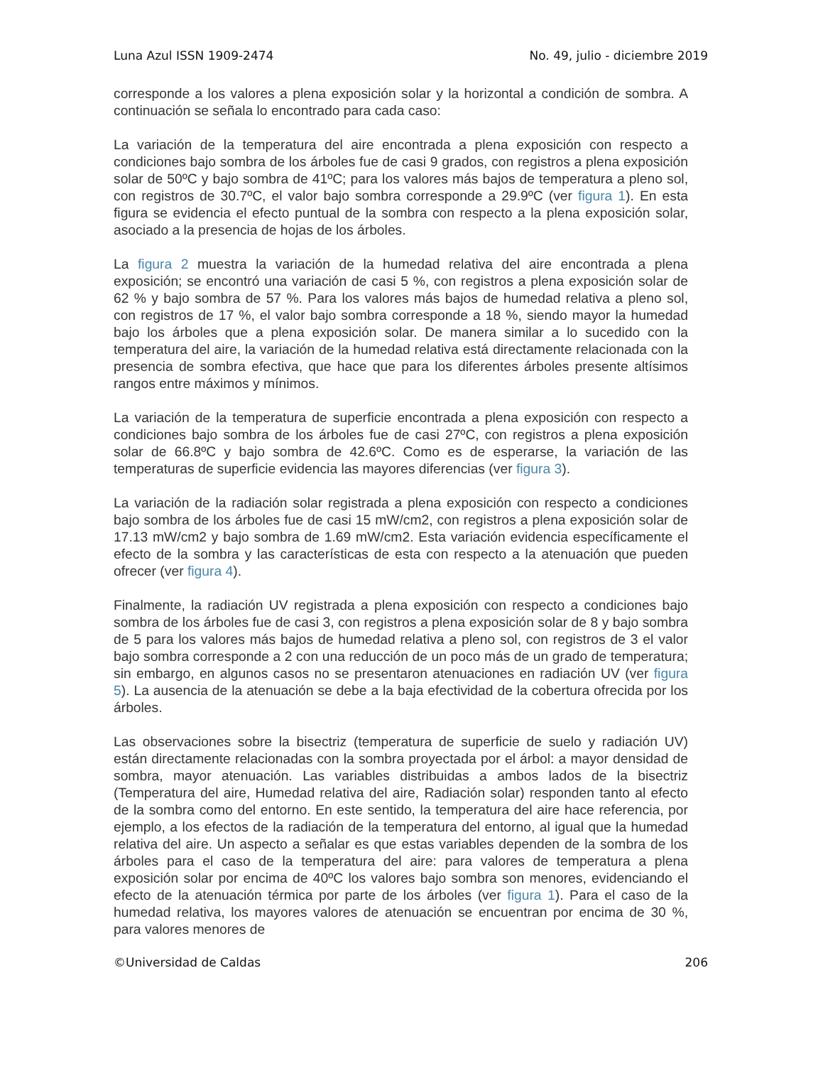Luna Azul ISSN 1909-2474 No. 49, julio - diciembre 2019
corresponde a los valores a plena exposición solar y la horizontal a condición de sombra. A continuación se señala lo encontrado para cada caso:
La variación de la temperatura del aire encontrada a plena exposición con respecto a condiciones bajo sombra de los árboles fue de casi 9 grados, con registros a plena exposición solar de 50ºC y bajo sombra de 41ºC; para los valores más bajos de temperatura a pleno sol, con registros de 30.7ºC, el valor bajo sombra corresponde a 29.9ºC (ver figura 1). En esta figura se evidencia el efecto puntual de la sombra con respecto a la plena exposición solar, asociado a la presencia de hojas de los árboles.
La figura 2 muestra la variación de la humedad relativa del aire encontrada a plena exposición; se encontró una variación de casi 5 %, con registros a plena exposición solar de 62 % y bajo sombra de 57 %. Para los valores más bajos de humedad relativa a pleno sol, con registros de 17 %, el valor bajo sombra corresponde a 18 %, siendo mayor la humedad bajo los árboles que a plena exposición solar. De manera similar a lo sucedido con la temperatura del aire, la variación de la humedad relativa está directamente relacionada con la presencia de sombra efectiva, que hace que para los diferentes árboles presente altísimos rangos entre máximos y mínimos.
La variación de la temperatura de superficie encontrada a plena exposición con respecto a condiciones bajo sombra de los árboles fue de casi 27ºC, con registros a plena exposición solar de 66.8ºC y bajo sombra de 42.6ºC. Como es de esperarse, la variación de las temperaturas de superficie evidencia las mayores diferencias (ver figura 3).
La variación de la radiación solar registrada a plena exposición con respecto a condiciones bajo sombra de los árboles fue de casi 15 mW/cm2, con registros a plena exposición solar de 17.13 mW/cm2 y bajo sombra de 1.69 mW/cm2. Esta variación evidencia específicamente el efecto de la sombra y las características de esta con respecto a la atenuación que pueden ofrecer (ver figura 4).
Finalmente, la radiación UV registrada a plena exposición con respecto a condiciones bajo sombra de los árboles fue de casi 3, con registros a plena exposición solar de 8 y bajo sombra de 5 para los valores más bajos de humedad relativa a pleno sol, con registros de 3 el valor bajo sombra corresponde a 2 con una reducción de un poco más de un grado de temperatura; sin embargo, en algunos casos no se presentaron atenuaciones en radiación UV (ver figura 5). La ausencia de la atenuación se debe a la baja efectividad de la cobertura ofrecida por los árboles.
Las observaciones sobre la bisectriz (temperatura de superficie de suelo y radiación UV) están directamente relacionadas con la sombra proyectada por el árbol: a mayor densidad de sombra, mayor atenuación. Las variables distribuidas a ambos lados de la bisectriz (Temperatura del aire, Humedad relativa del aire, Radiación solar) responden tanto al efecto de la sombra como del entorno. En este sentido, la temperatura del aire hace referencia, por ejemplo, a los efectos de la radiación de la temperatura del entorno, al igual que la humedad relativa del aire. Un aspecto a señalar es que estas variables dependen de la sombra de los árboles para el caso de la temperatura del aire: para valores de temperatura a plena exposición solar por encima de 40ºC los valores bajo sombra son menores, evidenciando el efecto de la atenuación térmica por parte de los árboles (ver figura 1). Para el caso de la humedad relativa, los mayores valores de atenuación se encuentran por encima de 30 %, para valores menores de
©Universidad de Caldas 206